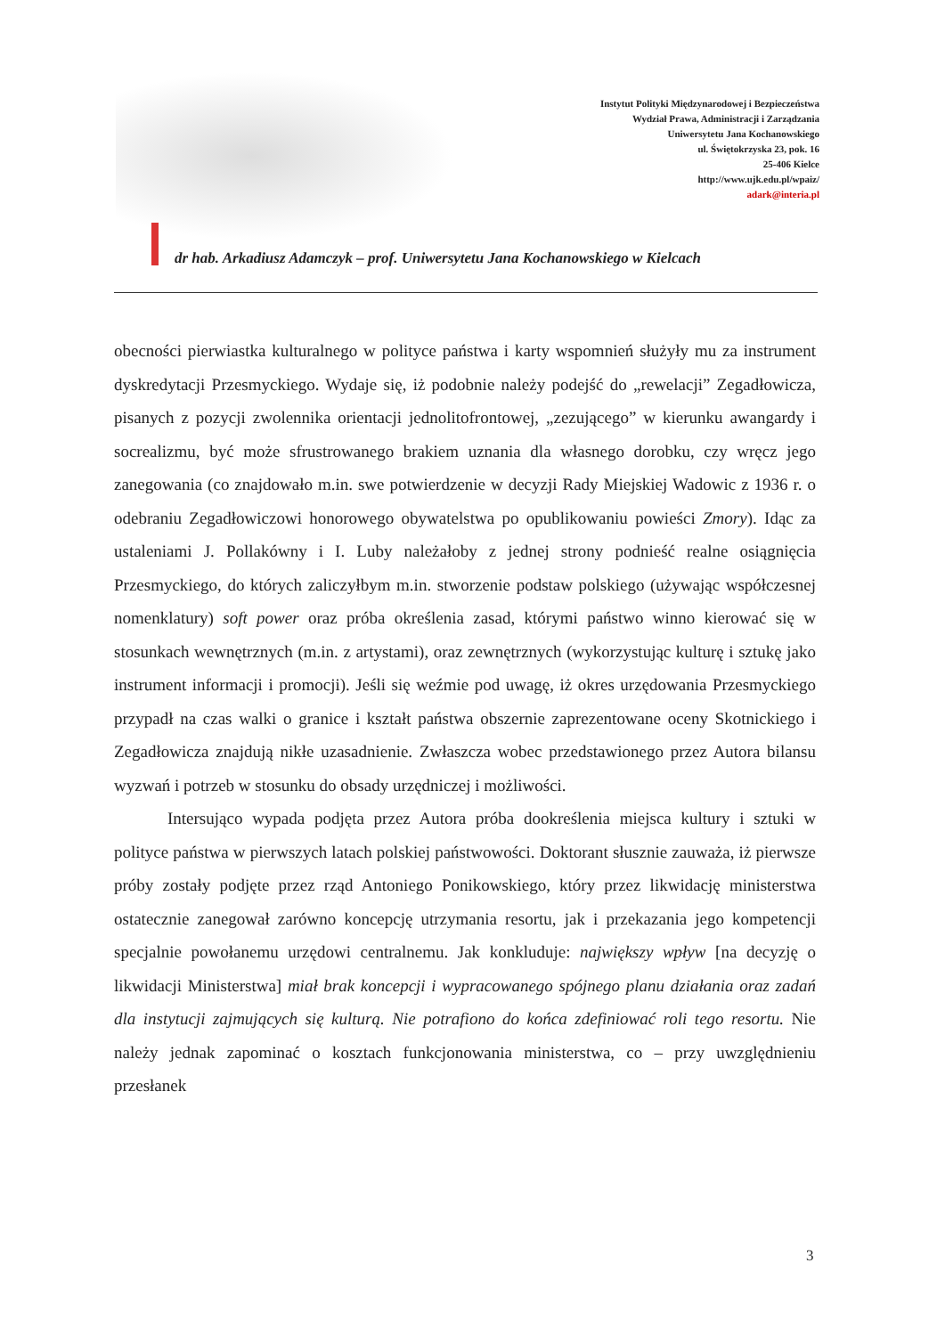Instytut Polityki Międzynarodowej i Bezpieczeństwa
Wydział Prawa, Administracji i Zarządzania
Uniwersytetu Jana Kochanowskiego
ul. Świętokrzyska 23, pok. 16
25-406 Kielce
http://www.ujk.edu.pl/wpaiz/
adark@interia.pl
dr hab. Arkadiusz Adamczyk – prof. Uniwersytetu Jana Kochanowskiego w Kielcach
obecności pierwiastka kulturalnego w polityce państwa i karty wspomnień służyły mu za instrument dyskredytacji Przesmyckiego. Wydaje się, iż podobnie należy podejść do „rewelacji” Zegadłowicza, pisanych z pozycji zwolennika orientacji jednolitofrontowej, „zezującego” w kierunku awangardy i socrealizmu, być może sfrustrowanego brakiem uznania dla własnego dorobku, czy wręcz jego zanegowania (co znajdowało m.in. swe potwierdzenie w decyzji Rady Miejskiej Wadowic z 1936 r. o odebraniu Zegadłowiczowi honorowego obywatelstwa po opublikowaniu powieści Zmory). Idąc za ustaleniami J. Pollakówny i I. Luby należałoby z jednej strony podnieść realne osiągnięcia Przesmyckiego, do których zaliczyłbym m.in. stworzenie podstaw polskiego (używając współczesnej nomenklatury) soft power oraz próba określenia zasad, którymi państwo winno kierować się w stosunkach wewnętrznych (m.in. z artystami), oraz zewnętrznych (wykorzystując kulturę i sztukę jako instrument informacji i promocji). Jeśli się weźmie pod uwagę, iż okres urzędowania Przesmyckiego przypadł na czas walki o granice i kształt państwa obszernie zaprezentowane oceny Skotnickiego i Zegadłowicza znajdują nikłe uzasadnienie. Zwłaszcza wobec przedstawionego przez Autora bilansu wyzwań i potrzeb w stosunku do obsady urzędniczej i możliwości.
Intersująco wypada podjęta przez Autora próba dookreślenia miejsca kultury i sztuki w polityce państwa w pierwszych latach polskiej państwowości. Doktorant słusznie zauważa, iż pierwsze próby zostały podjęte przez rząd Antoniego Ponikowskiego, który przez likwidację ministerstwa ostatecznie zanegował zarówno koncepcję utrzymania resortu, jak i przekazania jego kompetencji specjalnie powołanemu urzędowi centralnemu. Jak konkluduje: największy wpływ [na decyzję o likwidacji Ministerstwa] miał brak koncepcji i wypracowanego spójnego planu działania oraz zadań dla instytucji zajmujących się kulturą. Nie potrafiono do końca zdefiniować roli tego resortu. Nie należy jednak zapominać o kosztach funkcjonowania ministerstwa, co – przy uwzględnieniu przesłanek
3